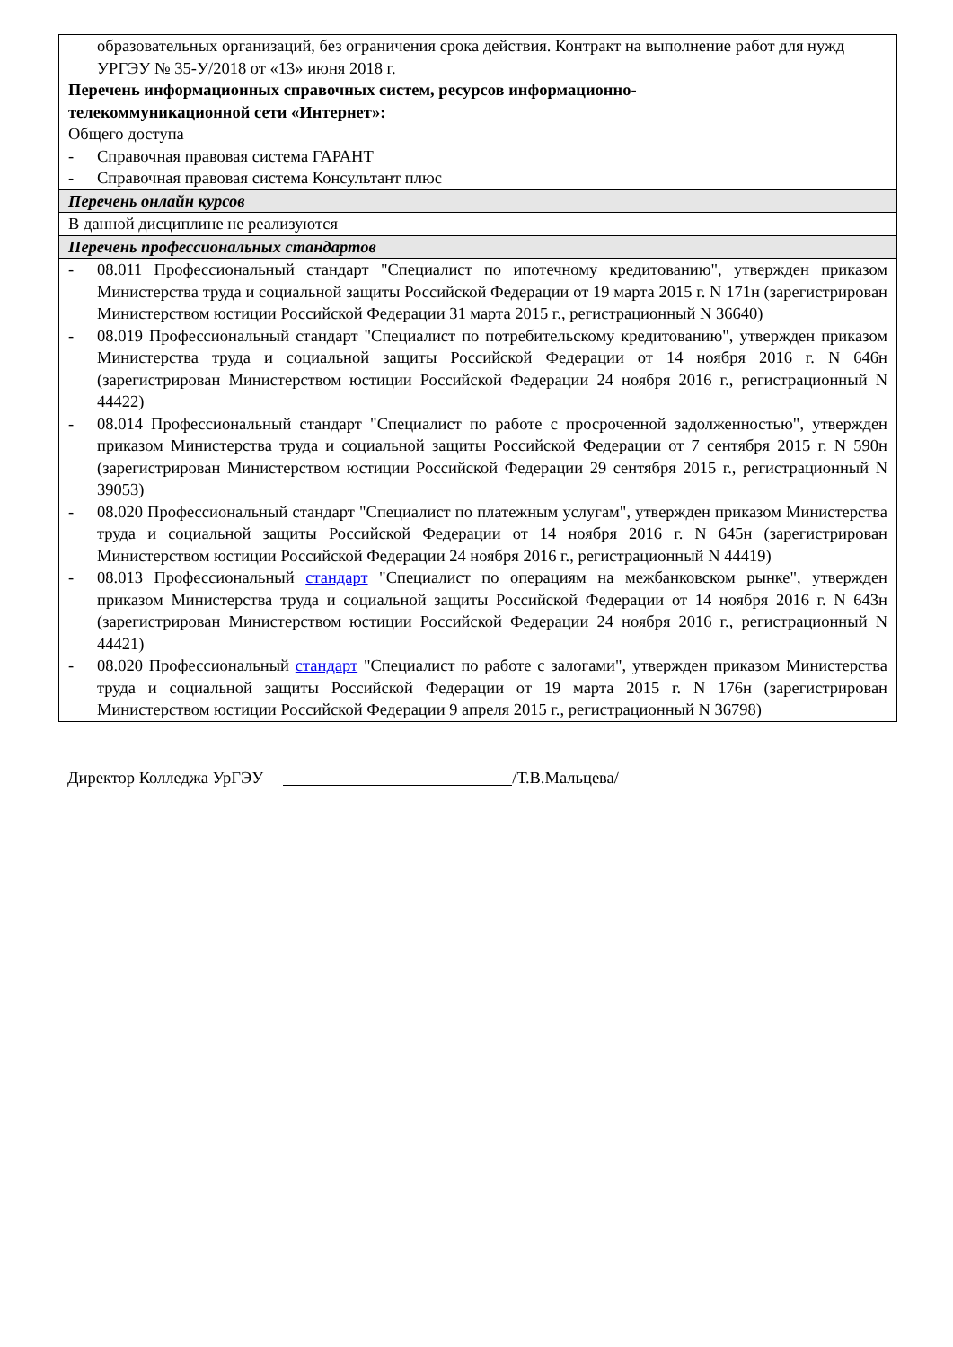| образовательных организаций, без ограничения срока действия. Контракт на выполнение работ для нужд УРГЭУ № 35-У/2018 от «13» июня 2018 г. Перечень информационных справочных систем, ресурсов информационно- телекоммуникационной сети «Интернет»: Общего доступа - Справочная правовая система ГАРАНТ - Справочная правовая система Консультант плюс |
| Перечень онлайн курсов |
| В данной дисциплине не реализуются |
| Перечень профессиональных стандартов |
| - 08.011 Профессиональный стандарт "Специалист по ипотечному кредитованию", утвержден приказом Министерства труда и социальной защиты Российской Федерации от 19 марта 2015 г. N 171н (зарегистрирован Министерством юстиции Российской Федерации 31 марта 2015 г., регистрационный N 36640) - 08.019 Профессиональный стандарт "Специалист по потребительскому кредитованию", утвержден приказом Министерства труда и социальной защиты Российской Федерации от 14 ноября 2016 г. N 646н (зарегистрирован Министерством юстиции Российской Федерации 24 ноября 2016 г., регистрационный N 44422) - 08.014 Профессиональный стандарт "Специалист по работе с просроченной задолженностью", утвержден приказом Министерства труда и социальной защиты Российской Федерации от 7 сентября 2015 г. N 590н (зарегистрирован Министерством юстиции Российской Федерации 29 сентября 2015 г., регистрационный N 39053) - 08.020 Профессиональный стандарт "Специалист по платежным услугам", утвержден приказом Министерства труда и социальной защиты Российской Федерации от 14 ноября 2016 г. N 645н (зарегистрирован Министерством юстиции Российской Федерации 24 ноября 2016 г., регистрационный N 44419) - 08.013 Профессиональный стандарт "Специалист по операциям на межбанковском рынке", утвержден приказом Министерства труда и социальной защиты Российской Федерации от 14 ноября 2016 г. N 643н (зарегистрирован Министерством юстиции Российской Федерации 24 ноября 2016 г., регистрационный N 44421) - 08.020 Профессиональный стандарт "Специалист по работе с залогами", утвержден приказом Министерства труда и социальной защиты Российской Федерации от 19 марта 2015 г. N 176н (зарегистрирован Министерством юстиции Российской Федерации 9 апреля 2015 г., регистрационный N 36798) |
Директор Колледжа УрГЭУ /Т.В.Мальцева/